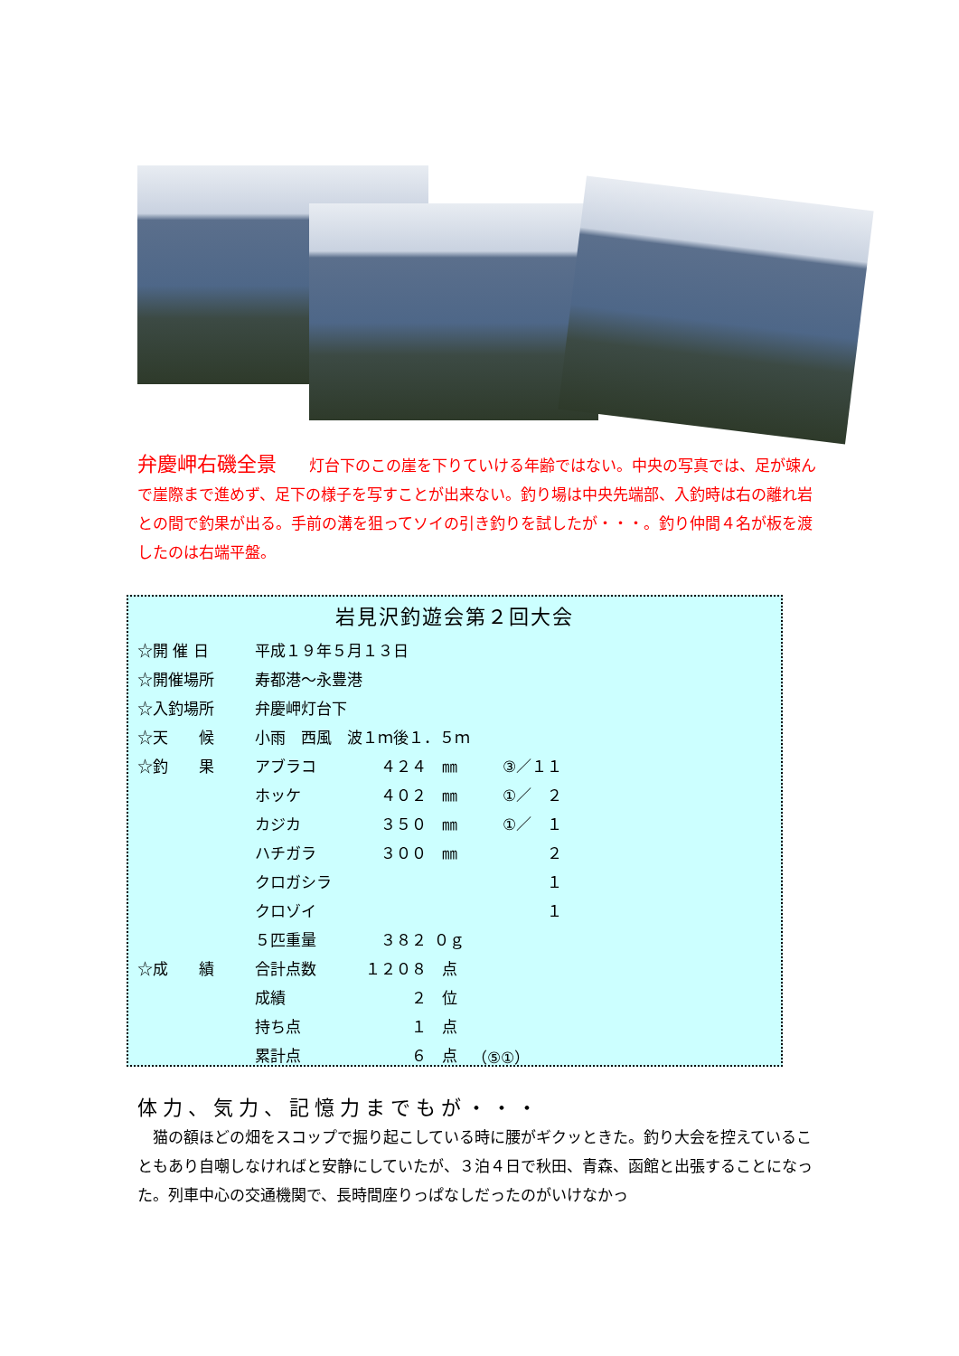弁慶岬右磯全景 灯台下のこの崖を下りていける年齢ではない。中央の写真では、足が竦んで崖際まで進めず、足下の様子を写すことが出来ない。釣り場は中央先端部、入釣時は右の離れ岩との間で釣果が出る。手前の溝を狙ってソイの引き釣りを試したが・・・。釣り仲間４名が板を渡したのは右端平盤。
岩見沢釣遊会第２回大会
| ☆開 催 日 | 平成１９年５月１３日 | | | | |
| ☆開催場所 | 寿都港～永豊港 | | | | |
| ☆入釣場所 | 弁慶岬灯台下 | | | | |
| ☆天 候 | 小雨 西風 波１ｍ後１．５ｍ | | | | |
| ☆釣 果 | アブラコ | ４２４ | ㎜ | ③／１１ | |
| | ホッケ | ４０２ | ㎜ | ①／ ２ | |
| | カジカ | ３５０ | ㎜ | ①／ １ | |
| | ハチガラ | ３００ | ㎜ | ２ | |
| | クロガシラ | | | １ | |
| | クロゾイ | | | １ | |
| | ５匹重量 | ３８２ | ０ｇ | | |
| ☆成 績 | 合計点数 | １２０８ | 点 | | |
| | 成績 | ２ | 位 | | |
| | 持ち点 | １ | 点 | | |
| | 累計点 | ６ | 点 | （⑤①） | |
体力、気力、記憶力までもが・・・
　猫の額ほどの畑をスコップで掘り起こしている時に腰がギクッときた。釣り大会を控えていることもあり自嘲しなければと安静にしていたが、３泊４日で秋田、青森、函館と出張することになった。列車中心の交通機関で、長時間座りっぱなしだったのがいけなかっ